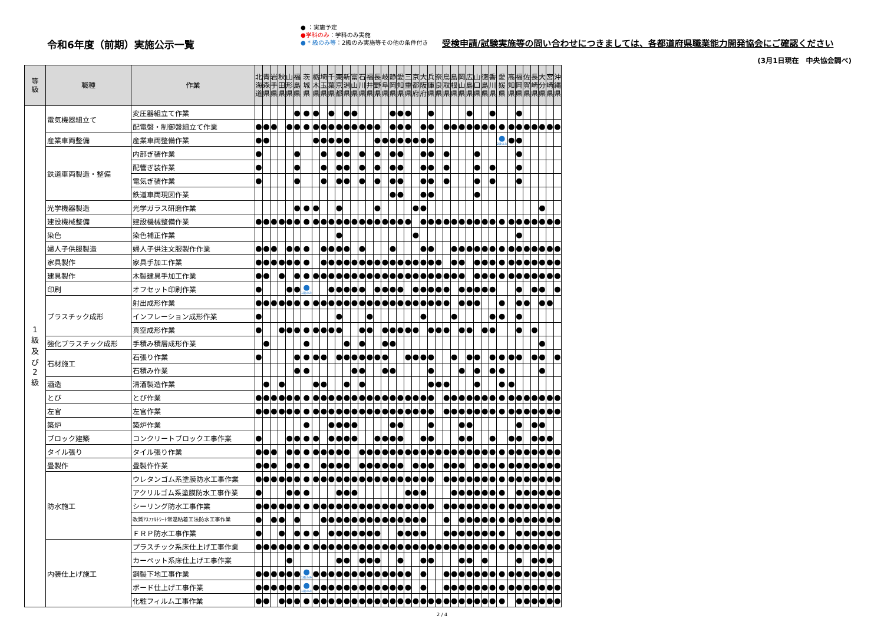令和6年度（前期）実施公示一覧
● ：実施予定
●学科のみ：学科のみ実施
● * 級のみ等：2級のみ実施等その他の条件付き
受検申請/試験実施等の問い合わせにつきましては、各都道府県職業能力開発協会にご確認ください
(3月1日現在　中央協会調べ)
| 等 級 | 職種 | 作業 | 北 海 道 | 青 森 県 | 岩 手 県 | 秋 田 県 | 山 形 県 | 福 島 県 | 茨 城 県 | 栃 木 県 | 埼 玉 県 | 千 葉 県 | 東 京 都 | 新 潟 県 | 富 山 県 | 石 川 県 | 福 井 県 | 長 野 県 | 岐 阜 県 | 静 岡 県 | 愛 知 県 | 三 重 県 | 京 都 府 | 大 阪 府 | 兵 庫 県 | 奈 良 県 | 鳥 取 県 | 島 根 県 | 岡 山 県 | 広 島 県 | 山 口 県 | 徳 島 県 | 香 川 県 | 愛 媛 県 | 高 知 県 | 福 岡 県 | 佐 賀 県 | 長 崎 県 | 大 分 県 | 宮 崎 県 | 沖 縄 県 |
| --- | --- | --- | --- | --- | --- | --- | --- | --- | --- | --- | --- | --- | --- | --- | --- | --- | --- | --- | --- | --- | --- | --- | --- | --- | --- | --- | --- | --- | --- | --- | --- | --- | --- | --- | --- | --- | --- | --- | --- | --- | --- |
| 1 級 及 び 2 級 | 電気機器組立て | 変圧器組立て作業 | | | | | | ● | ● | ● | | ● | | ● | ● | | | | | ● | ● | ● | | | ● | | | | | ● | | | ● | | | ● | | | | | |
| | | 配電盤・制御盤組立て作業 | ● | ● | ● | | ● | ● | ● | ● | ● | ● | ● | ● | ● | ● | ● | ● | | ● | ● | ● | | ● | ● | | ● | ● | ● | ● | ● | ● | ● | ● | ● | ● | ● | ● | ● | ● | ● |
| | 産業車両整備 | 産業車両整備作業 | ● | ● | | | | | | ● | ● | ● | ● | ● | | | | ● | ● | ● | ● | ● | ● | ● | ● | | | | | | | | | ● 2級のみ | ● | ● | | | | | |
| | 鉄道車両製造・整備 | 内部ぎ装作業 | ● | | | | | ● | | | ● | | ● | ● | | ● | | ● | | ● | ● | | | ● | ● | | ● | | | | ● | | | | | ● | | | | | |
| | | 配管ぎ装作業 | ● | | | | | ● | | | ● | | ● | ● | | ● | | ● | | ● | ● | | | ● | ● | | ● | | | | ● | | ● | | | ● | | | | | |
| | | 電気ぎ装作業 | ● | | | | | ● | | | ● | | ● | ● | | ● | | ● | | ● | ● | | | ● | ● | | ● | | | | ● | | ● | | | ● | | | | | |
| | | 鉄道車両現図作業 | | | | | | | | | | | | | | | | | | ● | ● | | | ● | ● | | | | | | ● | | | | | | | | | | |
| | 光学機器製造 | 光学ガラス研磨作業 | | | | | | ● | ● | ● | | | ● | | | | | ● | | | | | ● | ● | | | | | | | | | | | | | | | ● | | |
| | 建設機械整備 | 建設機械整備作業 | ● | ● | ● | ● | ● | ● | ● | ● | ● | ● | ● | ● | ● | ● | ● | ● | ● | ● | ● | ● | | ● | ● | ● | ● | ● | ● | ● | ● | ● | ● | ● | ● | ● | ● | ● | ● | ● | ● |
| | 染色 | 染色補正作業 | | | | | | | | | | | ● | | | | | | | | | | ● | | | | | | | | | | | | | ● | | | | | |
| | 婦人子供服製造 | 婦人子供注文服製作作業 | ● | ● | ● | | ● | ● | ● | | ● | ● | ● | ● | | ● | | | | ● | | | | ● | ● | | | ● | ● | ● | ● | ● | ● | ● | ● | ● | ● | ● | ● | ● | ● |
| | 家具製作 | 家具手加工作業 | ● | ● | ● | ● | ● | ● | ● | | ● | ● | ● | ● | ● | ● | ● | ● | ● | ● | ● | ● | ● | ● | ● | ● | | ● | ● | | ● | ● | ● | ● | ● | ● | ● | ● | ● | ● | ● |
| | 建具製作 | 木製建具手加工作業 | ● | ● | | ● | | ● | ● | ● | ● | ● | ● | ● | ● | ● | ● | ● | ● | ● | ● | ● | ● | ● | ● | ● | ● | ● | ● | | ● | ● | ● | ● | ● | ● | ● | ● | ● | ● | ● |
| | 印刷 | オフセット印刷作業 | ● | | | | ● | ● | ● 1級のみ | | | ● | ● | ● | ● | ● | | ● | ● | ● | ● | | ● | ● | ● | ● | ● | | ● | ● | ● | ● | ● | | | ● | | ● | ● | | ● |
| | プラスチック成形 | 射出成形作業 | ● | ● | ● | ● | ● | ● | ● | ● | ● | ● | ● | ● | ● | ● | ● | ● | ● | ● | ● | ● | ● | ● | ● | ● | ● | | ● | ● | ● | | | ● | | ● | ● | | ● | ● | |
| | | インフレーション成形作業 | ● | | | | | | | | | | ● | | | | ● | | | | | | | ● | | | | ● | | | | | ● | ● | | ● | | | | | |
| | | 真空成形作業 | ● | | | ● | ● | ● | ● | ● | ● | ● | ● | | | ● | ● | | ● | ● | ● | ● | ● | | ● | ● | ● | | ● | ● | | ● | ● | | | ● | | ● | | | |
| | 強化プラスチック成形 | 手積み積層成形作業 | | ● | | | | | ● | | | | | ● | | ● | | | ● | ● | | | | | | | | | | | | | | | | | | | ● | | |
| | 石材施工 | 石張り作業 | ● | | | | | ● | ● | ● | ● | | ● | ● | ● | ● | ● | ● | ● | | | ● | ● | ● | ● | | | ● | | ● | ● | | ● | ● | ● | ● | | ● | ● | | ● |
| | | 石積み作業 | | | | | | ● | ● | | | | | | ● | ● | | | ● | ● | | | | | ● | | | | ● | | ● | | ● | ● | | | | | ● | | |
| | 酒造 | 清酒製造作業 | | ● | | ● | | | | ● | ● | | | ● | | ● | | | | | | | | | ● | ● | ● | | | | ● | | | ● | ● | | | | | | |
| | とび | とび作業 | ● | ● | ● | ● | ● | ● | ● | ● | ● | ● | ● | ● | ● | ● | ● | ● | ● | ● | ● | ● | ● | ● | ● | | ● | ● | ● | ● | ● | ● | ● | ● | ● | ● | ● | ● | ● | ● | ● |
| | 左官 | 左官作業 | ● | ● | ● | ● | ● | ● | ● | ● | ● | ● | ● | ● | ● | ● | ● | ● | ● | ● | ● | ● | ● | ● | ● | | ● | ● | ● | ● | ● | ● | ● | ● | ● | ● | ● | ● | ● | ● | ● |
| | 築炉 | 築炉作業 | | | | | | | ● | | | ● | ● | ● | ● | | | | | ● | ● | | | | ● | | | | ● | ● | | | | | | ● | | ● | ● | | |
| | ブロック建築 | コンクリートブロック工事作業 | ● | | | | ● | ● | ● | ● | | ● | ● | ● | ● | | | ● | ● | ● | ● | | | ● | ● | | | | ● | ● | | | ● | | ● | ● | | ● | ● | ● | |
| | タイル張り | タイル張り作業 | ● | ● | ● | | ● | ● | ● | ● | ● | ● | ● | ● | | ● | ● | ● | ● | ● | ● | ● | ● | ● | ● | ● | ● | ● | ● | ● | ● | ● | ● | ● | ● | ● | ● | ● | ● | ● | ● |
| | 畳製作 | 畳製作作業 | ● | ● | ● | | ● | ● | ● | | ● | ● | ● | ● | | ● | ● | ● | ● | ● | ● | | ● | ● | ● | | ● | ● | ● | | ● | ● | ● | ● | ● | ● | ● | ● | ● | ● | ● |
| | 防水施工 | ウレタンゴム系塗膜防水工事作業 | ● | ● | ● | ● | ● | ● | ● | ● | ● | ● | ● | ● | ● | ● | ● | ● | ● | ● | ● | ● | ● | ● | ● | | ● | ● | ● | ● | ● | ● | ● | ● | ● | ● | ● | ● | ● | ● | ● |
| | | アクリルゴム系塗膜防水工事作業 | ● | | | | ● | ● | ● | | | | ● | ● | ● | | | | | | | ● | ● | ● | | | | ● | ● | ● | ● | ● | ● | ● | | ● | ● | ● | ● | ● | ● |
| | | シーリング防水工事作業 | ● | ● | ● | ● | ● | ● | ● | ● | ● | ● | ● | ● | ● | ● | ● | ● | ● | ● | ● | ● | ● | ● | ● | | ● | ● | ● | ● | ● | ● | ● | ● | ● | ● | ● | ● | ● | ● | ● |
| | | 改質ｱｽﾌｧﾙﾄｼｰﾄ常温粘着工法防水工事作業 | ● | | ● | ● | | ● | | | ● | ● | ● | ● | ● | ● | ● | ● | ● | ● | ● | ● | ● | ● | | | ● | | ● | ● | ● | ● | ● | ● | ● | ● | ● | ● | ● | ● | ● |
| | | ＦＲＰ防水工事作業 | ● | | | ● | | ● | ● | ● | | ● | ● | ● | ● | ● | ● | ● | | | ● | ● | ● | ● | | | ● | ● | ● | ● | ● | ● | ● | ● | | ● | ● | ● | ● | ● | ● |
| | 内装仕上げ施工 | プラスチック系床仕上げ工事作業 | ● | ● | ● | ● | ● | ● | ● | ● | ● | ● | ● | ● | ● | ● | ● | ● | ● | ● | ● | ● | ● | ● | ● | ● | ● | ● | ● | ● | ● | ● | ● | ● | ● | ● | ● | ● | ● | ● | ● |
| | | カーペット系床仕上げ工事作業 | | | | | ● | | | | | | ● | ● | | ● | ● | ● | | | ● | | | ● | ● | | | | ● | ● | | ● | | | | ● | | ● | ● | ● | |
| | | 鋼製下地工事作業 | ● | ● | ● | ● | ● | ● | ● 1級のみ | ● | ● | ● | ● | ● | ● | ● | ● | ● | ● | ● | ● | ● | | ● | | | ● | ● | ● | ● | ● | ● | ● | ● | ● | ● | ● | ● | ● | ● | ● |
| | | ボード仕上げ工事作業 | ● | ● | ● | ● | ● | ● | ● 1級のみ | ● | ● | ● | ● | ● | ● | ● | ● | ● | ● | ● | ● | ● | | ● | | | ● | ● | ● | ● | ● | ● | ● | ● | ● | ● | ● | ● | ● | ● | ● |
| | | 化粧フィルム工事作業 | ● | ● | | ● | ● | ● | ● | ● | ● | ● | ● | ● | ● | ● | ● | ● | ● | ● | ● | ● | ● | ● | ● | ● | ● | ● | ● | ● | ● | ● | ● | ● | | ● | ● | ● | ● | ● | ● |
2 / 4